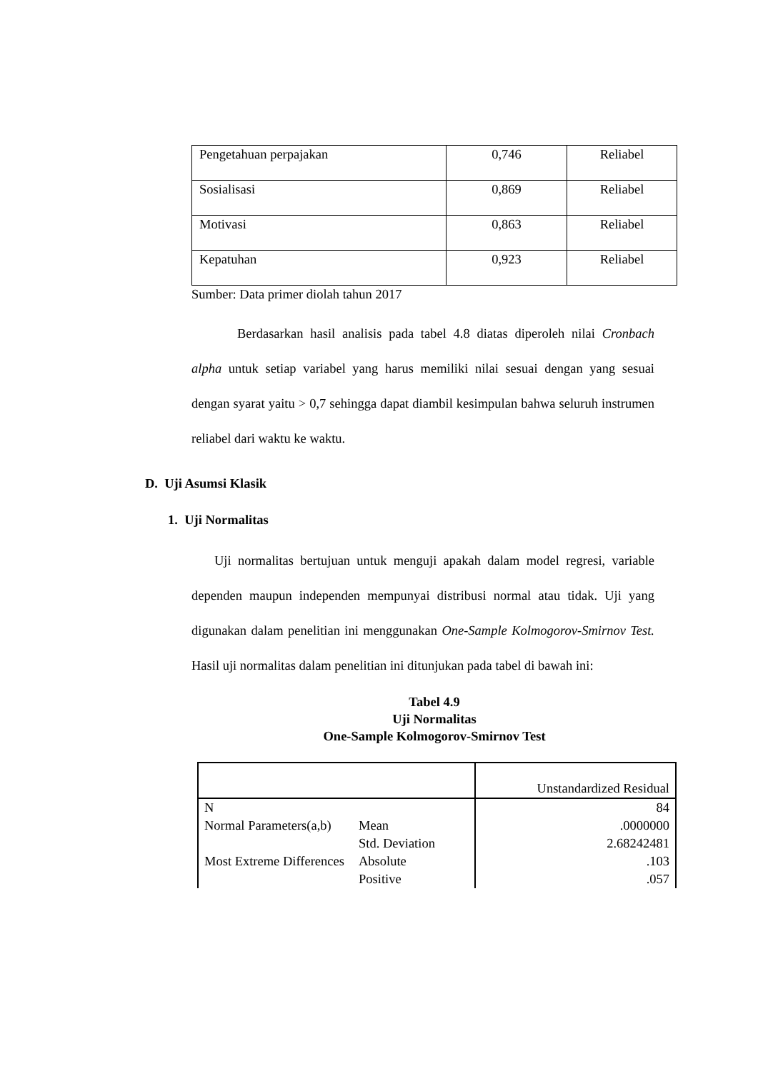| Pengetahuan perpajakan | 0,746 | Reliabel |
| Sosialisasi | 0,869 | Reliabel |
| Motivasi | 0,863 | Reliabel |
| Kepatuhan | 0,923 | Reliabel |
Sumber: Data primer diolah tahun 2017
Berdasarkan hasil analisis pada tabel 4.8 diatas diperoleh nilai Cronbach alpha untuk setiap variabel yang harus memiliki nilai sesuai dengan yang sesuai dengan syarat yaitu > 0,7 sehingga dapat diambil kesimpulan bahwa seluruh instrumen reliabel dari waktu ke waktu.
D. Uji Asumsi Klasik
1. Uji Normalitas
Uji normalitas bertujuan untuk menguji apakah dalam model regresi, variable dependen maupun independen mempunyai distribusi normal atau tidak. Uji yang digunakan dalam penelitian ini menggunakan One-Sample Kolmogorov-Smirnov Test. Hasil uji normalitas dalam penelitian ini ditunjukan pada tabel di bawah ini:
Tabel 4.9
Uji Normalitas
One-Sample Kolmogorov-Smirnov Test
| | | Unstandardized Residual |
| N | | 84 |
| Normal Parameters(a,b) | Mean | .0000000 |
| | Std. Deviation | 2.68242481 |
| Most Extreme Differences | Absolute | .103 |
| | Positive | .057 |